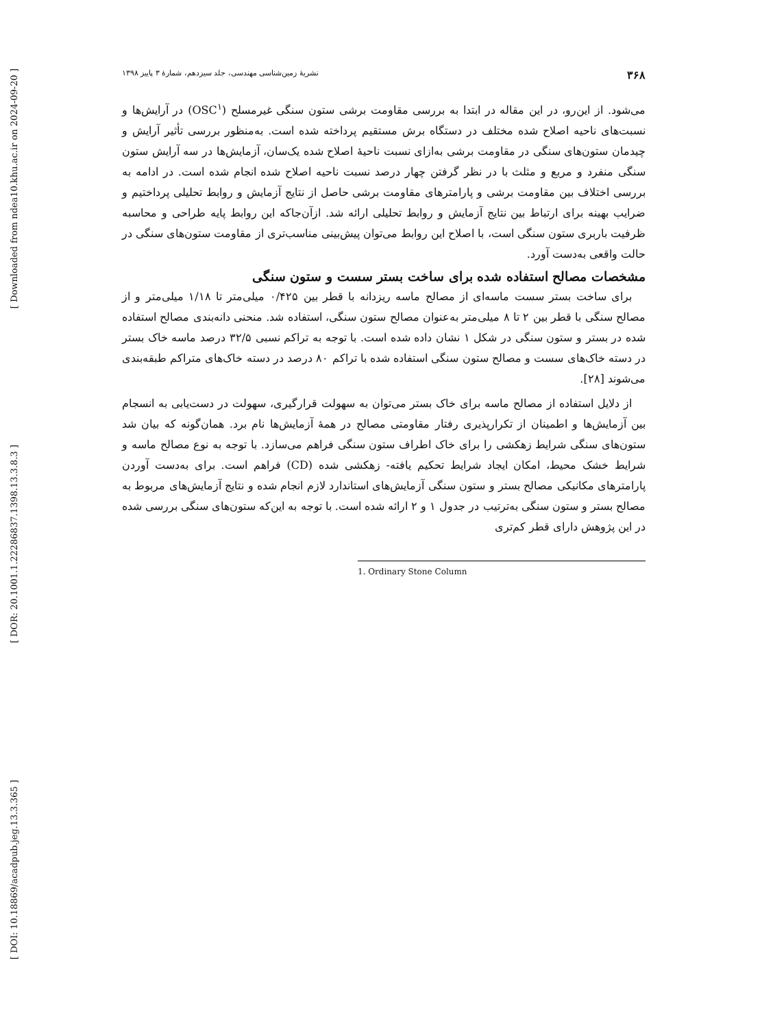[ Downloaded from ndea10.khu.ac.ir on 2024-09-20 ]
[ DOR: 20.1001.1.22286837.1398.13.3.8.3 ]
[ DOI: 10.18869/acadpub.jeg.13.3.365 ]
۳۶۸ نشریهٔ زمین‌شناسی مهندسی، جلد سیزدهم، شمارهٔ ۳ پاییز ۱۳۹۸
می‌شود. از این‌رو، در این مقاله در ابتدا به بررسی مقاومت برشی ستون سنگی غیرمسلح (OSC<sup>۱</sup>) در آرایش‌ها و نسبت‌های ناحیه اصلاح شده مختلف در دستگاه برش مستقیم پرداخته شده است. به‌منظور بررسی تأثیر آرایش و چیدمان ستون‌های سنگی در مقاومت برشی به‌ازای نسبت ناحیهٔ اصلاح شده یک‌سان، آزمایش‌ها در سه آرایش ستون سنگی منفرد و مربع و مثلث با در نظر گرفتن چهار درصد نسبت ناحیه اصلاح شده انجام شده است. در ادامه به بررسی اختلاف بین مقاومت برشی و پارامترهای مقاومت برشی حاصل از نتایج آزمایش و روابط تحلیلی پرداختیم و ضرایب بهینه برای ارتباط بین نتایج آزمایش و روابط تحلیلی ارائه شد. ازآن‌جاکه این روابط پایه طراحی و محاسبه ظرفیت باربری ستون سنگی است، با اصلاح این روابط می‌توان پیش‌بینی مناسب‌تری از مقاومت ستون‌های سنگی در حالت واقعی به‌دست آورد.
مشخصات مصالح استفاده شده برای ساخت بستر سست و ستون سنگی
برای ساخت بستر سست ماسه‌ای از مصالح ماسه ریزدانه با قطر بین ۰/۴۲۵ میلی‌متر تا ۱/۱۸ میلی‌متر و از مصالح سنگی با قطر بین ۲ تا ۸ میلی‌متر به‌عنوان مصالح ستون سنگی، استفاده شد. منحنی دانه‌بندی مصالح استفاده شده در بستر و ستون سنگی در شکل ۱ نشان داده شده است. با توجه به تراکم نسبی ۳۲/۵ درصد ماسه خاک بستر در دسته خاک‌های سست و مصالح ستون سنگی استفاده شده با تراکم ۸۰ درصد در دسته خاک‌های متراکم طبقه‌بندی می‌شوند [۲۸].
از دلایل استفاده از مصالح ماسه برای خاک بستر می‌توان به سهولت قرارگیری، سهولت در دست‌یابی به انسجام بین آزمایش‌ها و اطمینان از تکرارپذیری رفتار مقاومتی مصالح در همهٔ آزمایش‌ها نام برد. همان‌گونه که بیان شد ستون‌های سنگی شرایط زهکشی را برای خاک اطراف ستون سنگی فراهم می‌سازد. با توجه به نوع مصالح ماسه و شرایط خشک محیط، امکان ایجاد شرایط تحکیم یافته- زهکشی شده (CD) فراهم است. برای به‌دست آوردن پارامترهای مکانیکی مصالح بستر و ستون سنگی آزمایش‌های استاندارد لازم انجام شده و نتایج آزمایش‌های مربوط به مصالح بستر و ستون سنگی به‌ترتیب در جدول ۱ و ۲ ارائه شده است. با توجه به این‌که ستون‌های سنگی بررسی شده در این پژوهش دارای قطر کم‌تری
1. Ordinary Stone Column